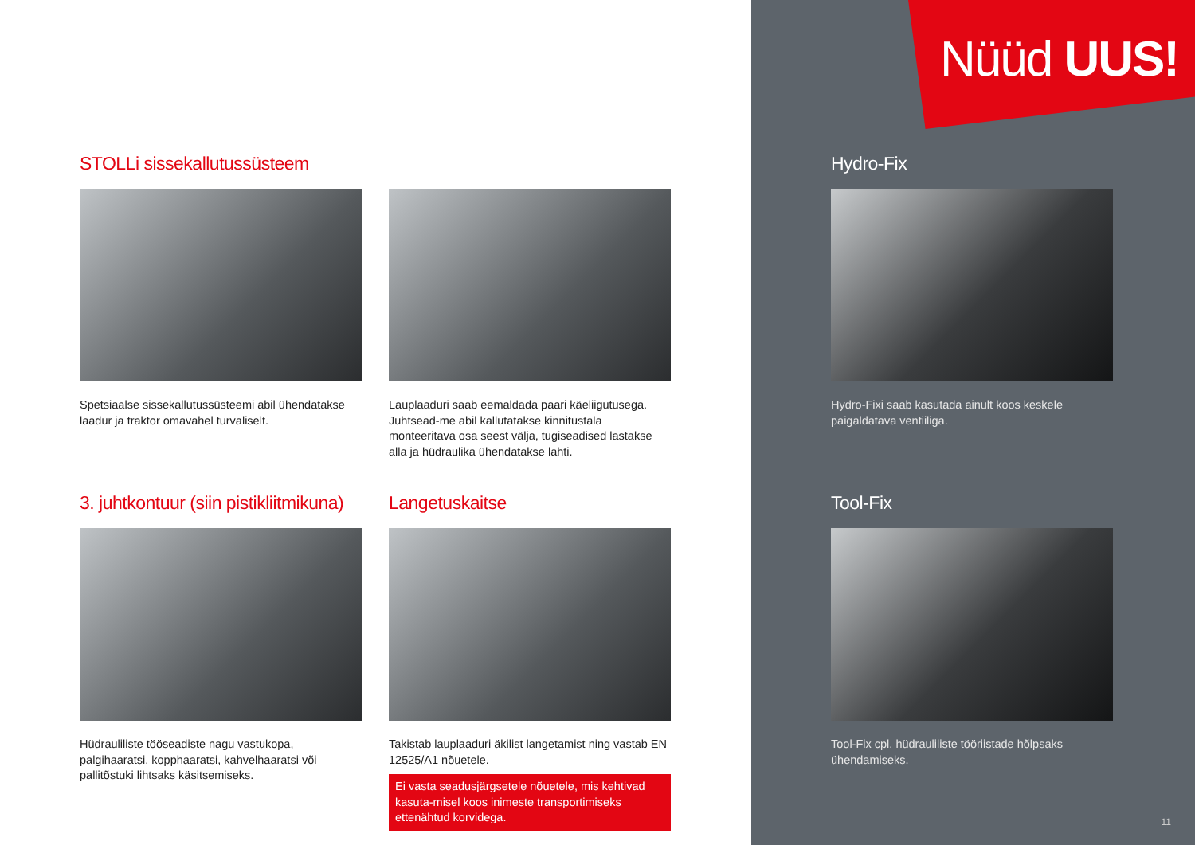Nüüd UUS!
STOLLi sissekallutussüsteem
Spetsiaalse sissekallutussüsteemi abil ühendatakse laadur ja traktor omavahel turvaliselt.
Lauplaaduri saab eemaldada paari käeliigutusega. Juhtsead-me abil kallutatakse kinnitustala monteeritava osa seest välja, tugiseadised lastakse alla ja hüdraulika ühendatakse lahti.
Hydro-Fix
Hydro-Fixi saab kasutada ainult koos keskele paigaldatava ventiiliga.
3. juhtkontuur (siin pistikliitmikuna)
Hüdrauliliste tööseadiste nagu vastukopa, palgihaaratsi, kopphaaratsi, kahvelhaaratsi või pallitõstuki lihtsaks käsitsemiseks.
Langetuskaitse
Takistab lauplaaduri äkilist langetamist ning vastab EN 12525/A1 nõuetele.
Ei vasta seadusjärgsetele nõuetele, mis kehtivad kasuta-misel koos inimeste transportimiseks ettenähtud korvidega.
Tool-Fix
Tool-Fix cpl. hüdrauliliste tööriistade hõlpsaks ühendamiseks.
11